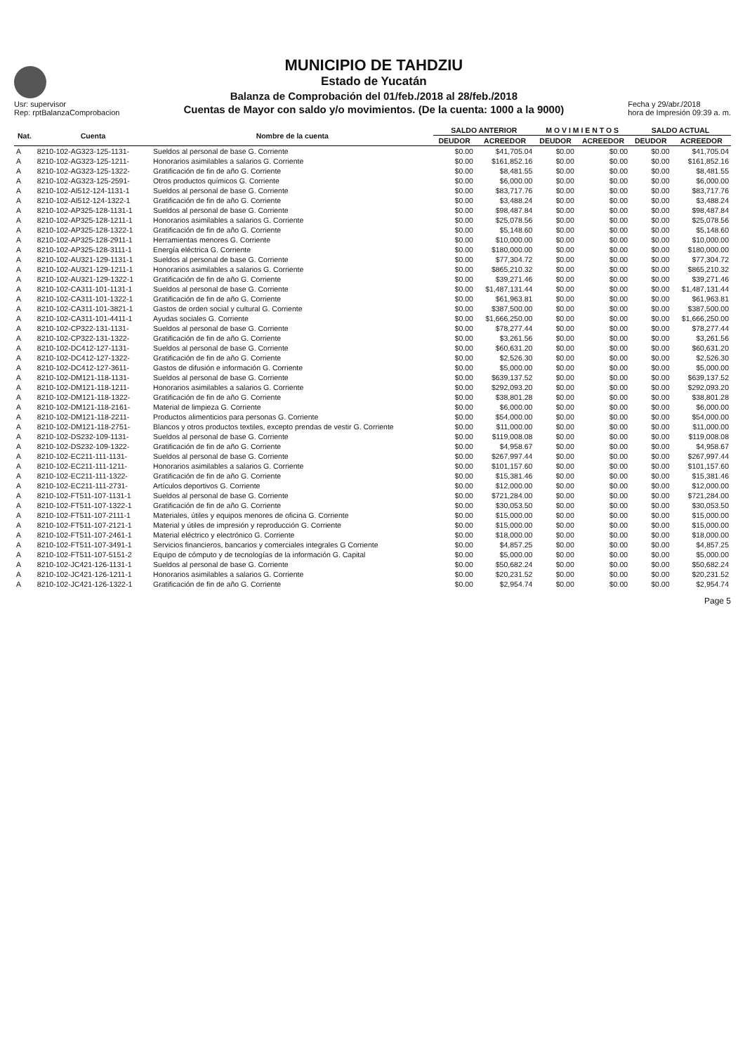Usr: supervisor
Rep: rptBalanzaComprobacion
MUNICIPIO DE TAHDZIU
Estado de Yucatán
Balanza de Comprobación del 01/feb./2018 al 28/feb./2018
Cuentas de Mayor con saldo y/o movimientos. (De la cuenta: 1000 a la 9000)
Fecha y 29/abr./2018
hora de Impresión 09:39 a. m.
| Nat. | Cuenta | Nombre de la cuenta | SALDO ANTERIOR | | M O V I M I E N T O S | | SALDO ACTUAL | |
| --- | --- | --- | --- | --- | --- | --- | --- | --- |
| | | | DEUDOR | ACREEDOR | DEUDOR | ACREEDOR | DEUDOR | ACREEDOR |
| A | 8210-102-AG323-125-1131- | Sueldos al personal de base G. Corriente | $0.00 | $41,705.04 | $0.00 | $0.00 | $0.00 | $41,705.04 |
| A | 8210-102-AG323-125-1211- | Honorarios asimilables a salarios G. Corriente | $0.00 | $161,852.16 | $0.00 | $0.00 | $0.00 | $161,852.16 |
| A | 8210-102-AG323-125-1322- | Gratificación de fin de año G. Corriente | $0.00 | $8,481.55 | $0.00 | $0.00 | $0.00 | $8,481.55 |
| A | 8210-102-AG323-125-2591- | Otros productos químicos G. Corriente | $0.00 | $6,000.00 | $0.00 | $0.00 | $0.00 | $6,000.00 |
| A | 8210-102-AI512-124-1131-1 | Sueldos al personal de base G. Corriente | $0.00 | $83,717.76 | $0.00 | $0.00 | $0.00 | $83,717.76 |
| A | 8210-102-AI512-124-1322-1 | Gratificación de fin de año G. Corriente | $0.00 | $3,488.24 | $0.00 | $0.00 | $0.00 | $3,488.24 |
| A | 8210-102-AP325-128-1131-1 | Sueldos al personal de base G. Corriente | $0.00 | $98,487.84 | $0.00 | $0.00 | $0.00 | $98,487.84 |
| A | 8210-102-AP325-128-1211-1 | Honorarios asimilables a salarios G. Corriente | $0.00 | $25,078.56 | $0.00 | $0.00 | $0.00 | $25,078.56 |
| A | 8210-102-AP325-128-1322-1 | Gratificación de fin de año G. Corriente | $0.00 | $5,148.60 | $0.00 | $0.00 | $0.00 | $5,148.60 |
| A | 8210-102-AP325-128-2911-1 | Herramientas menores G. Corriente | $0.00 | $10,000.00 | $0.00 | $0.00 | $0.00 | $10,000.00 |
| A | 8210-102-AP325-128-3111-1 | Energía eléctrica G. Corriente | $0.00 | $180,000.00 | $0.00 | $0.00 | $0.00 | $180,000.00 |
| A | 8210-102-AU321-129-1131-1 | Sueldos al personal de base G. Corriente | $0.00 | $77,304.72 | $0.00 | $0.00 | $0.00 | $77,304.72 |
| A | 8210-102-AU321-129-1211-1 | Honorarios asimilables a salarios G. Corriente | $0.00 | $865,210.32 | $0.00 | $0.00 | $0.00 | $865,210.32 |
| A | 8210-102-AU321-129-1322-1 | Gratificación de fin de año G. Corriente | $0.00 | $39,271.46 | $0.00 | $0.00 | $0.00 | $39,271.46 |
| A | 8210-102-CA311-101-1131-1 | Sueldos al personal de base G. Corriente | $0.00 | $1,487,131.44 | $0.00 | $0.00 | $0.00 | $1,487,131.44 |
| A | 8210-102-CA311-101-1322-1 | Gratificación de fin de año G. Corriente | $0.00 | $61,963.81 | $0.00 | $0.00 | $0.00 | $61,963.81 |
| A | 8210-102-CA311-101-3821-1 | Gastos de orden social y cultural G. Corriente | $0.00 | $387,500.00 | $0.00 | $0.00 | $0.00 | $387,500.00 |
| A | 8210-102-CA311-101-4411-1 | Ayudas sociales G. Corriente | $0.00 | $1,666,250.00 | $0.00 | $0.00 | $0.00 | $1,666,250.00 |
| A | 8210-102-CP322-131-1131- | Sueldos al personal de base G. Corriente | $0.00 | $78,277.44 | $0.00 | $0.00 | $0.00 | $78,277.44 |
| A | 8210-102-CP322-131-1322- | Gratificación de fin de año G. Corriente | $0.00 | $3,261.56 | $0.00 | $0.00 | $0.00 | $3,261.56 |
| A | 8210-102-DC412-127-1131- | Sueldos al personal de base G. Corriente | $0.00 | $60,631.20 | $0.00 | $0.00 | $0.00 | $60,631.20 |
| A | 8210-102-DC412-127-1322- | Gratificación de fin de año G. Corriente | $0.00 | $2,526.30 | $0.00 | $0.00 | $0.00 | $2,526.30 |
| A | 8210-102-DC412-127-3611- | Gastos de difusión e información G. Corriente | $0.00 | $5,000.00 | $0.00 | $0.00 | $0.00 | $5,000.00 |
| A | 8210-102-DM121-118-1131- | Sueldos al personal de base G. Corriente | $0.00 | $639,137.52 | $0.00 | $0.00 | $0.00 | $639,137.52 |
| A | 8210-102-DM121-118-1211- | Honorarios asimilables a salarios G. Corriente | $0.00 | $292,093.20 | $0.00 | $0.00 | $0.00 | $292,093.20 |
| A | 8210-102-DM121-118-1322- | Gratificación de fin de año G. Corriente | $0.00 | $38,801.28 | $0.00 | $0.00 | $0.00 | $38,801.28 |
| A | 8210-102-DM121-118-2161- | Material de limpieza G. Corriente | $0.00 | $6,000.00 | $0.00 | $0.00 | $0.00 | $6,000.00 |
| A | 8210-102-DM121-118-2211- | Productos alimenticios para personas G. Corriente | $0.00 | $54,000.00 | $0.00 | $0.00 | $0.00 | $54,000.00 |
| A | 8210-102-DM121-118-2751- | Blancos y otros productos textiles, excepto prendas de vestir G. Corriente | $0.00 | $11,000.00 | $0.00 | $0.00 | $0.00 | $11,000.00 |
| A | 8210-102-DS232-109-1131- | Sueldos al personal de base G. Corriente | $0.00 | $119,008.08 | $0.00 | $0.00 | $0.00 | $119,008.08 |
| A | 8210-102-DS232-109-1322- | Gratificación de fin de año G. Corriente | $0.00 | $4,958.67 | $0.00 | $0.00 | $0.00 | $4,958.67 |
| A | 8210-102-EC211-111-1131- | Sueldos al personal de base G. Corriente | $0.00 | $267,997.44 | $0.00 | $0.00 | $0.00 | $267,997.44 |
| A | 8210-102-EC211-111-1211- | Honorarios asimilables a salarios G. Corriente | $0.00 | $101,157.60 | $0.00 | $0.00 | $0.00 | $101,157.60 |
| A | 8210-102-EC211-111-1322- | Gratificación de fin de año G. Corriente | $0.00 | $15,381.46 | $0.00 | $0.00 | $0.00 | $15,381.46 |
| A | 8210-102-EC211-111-2731- | Artículos deportivos G. Corriente | $0.00 | $12,000.00 | $0.00 | $0.00 | $0.00 | $12,000.00 |
| A | 8210-102-FT511-107-1131-1 | Sueldos al personal de base G. Corriente | $0.00 | $721,284.00 | $0.00 | $0.00 | $0.00 | $721,284.00 |
| A | 8210-102-FT511-107-1322-1 | Gratificación de fin de año G. Corriente | $0.00 | $30,053.50 | $0.00 | $0.00 | $0.00 | $30,053.50 |
| A | 8210-102-FT511-107-2111-1 | Materiales, útiles y equipos menores de oficina G. Corriente | $0.00 | $15,000.00 | $0.00 | $0.00 | $0.00 | $15,000.00 |
| A | 8210-102-FT511-107-2121-1 | Material y útiles de impresión y reproducción G. Corriente | $0.00 | $15,000.00 | $0.00 | $0.00 | $0.00 | $15,000.00 |
| A | 8210-102-FT511-107-2461-1 | Material eléctrico y electrónico G. Corriente | $0.00 | $18,000.00 | $0.00 | $0.00 | $0.00 | $18,000.00 |
| A | 8210-102-FT511-107-3491-1 | Servicios financieros, bancarios y comerciales integrales G Corriente | $0.00 | $4,857.25 | $0.00 | $0.00 | $0.00 | $4,857.25 |
| A | 8210-102-FT511-107-5151-2 | Equipo de cómputo y de tecnologías de la información G. Capital | $0.00 | $5,000.00 | $0.00 | $0.00 | $0.00 | $5,000.00 |
| A | 8210-102-JC421-126-1131-1 | Sueldos al personal de base G. Corriente | $0.00 | $50,682.24 | $0.00 | $0.00 | $0.00 | $50,682.24 |
| A | 8210-102-JC421-126-1211-1 | Honorarios asimilables a salarios G. Corriente | $0.00 | $20,231.52 | $0.00 | $0.00 | $0.00 | $20,231.52 |
| A | 8210-102-JC421-126-1322-1 | Gratificación de fin de año G. Corriente | $0.00 | $2,954.74 | $0.00 | $0.00 | $0.00 | $2,954.74 |
Page 5